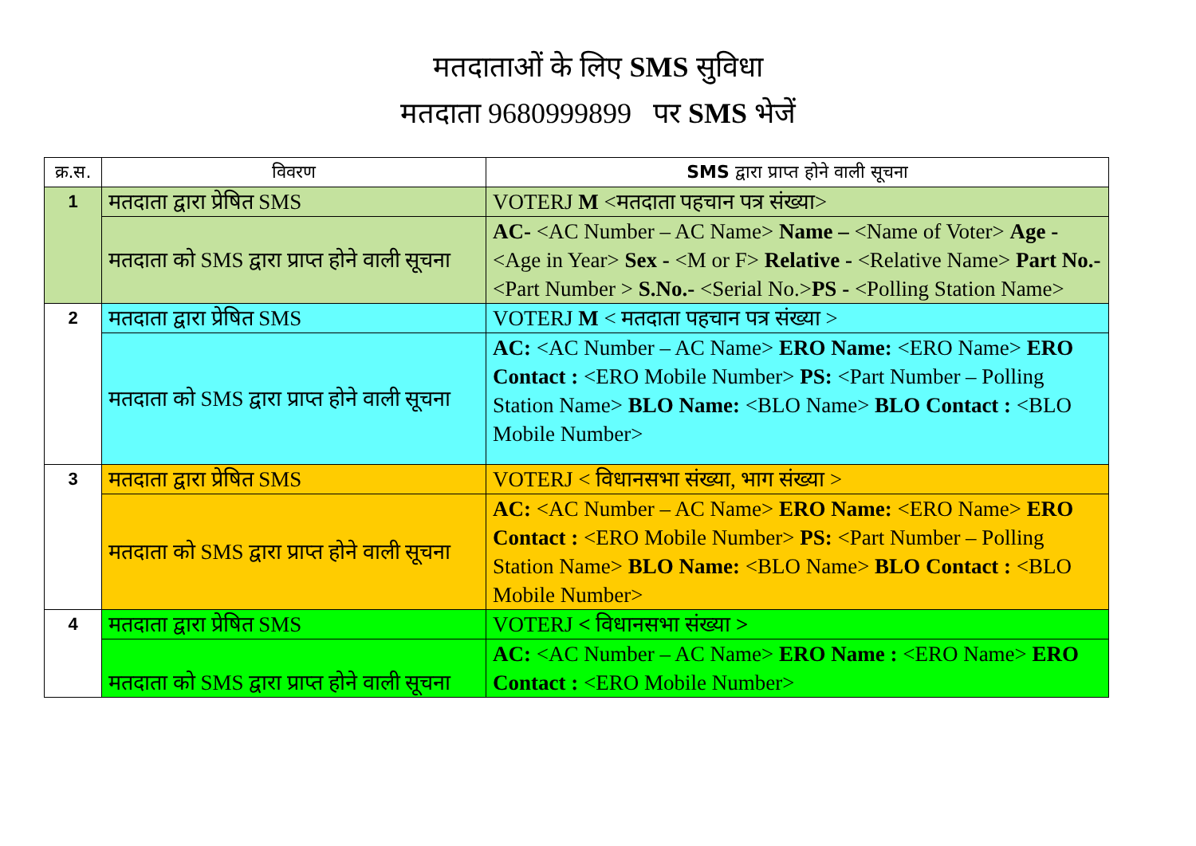मतदाताओं के लिए SMS सुविधा
मतदाता 9680999899 पर SMS भेजें
| क्र.स. | विवरण | SMS द्वारा प्राप्त होने वाली सूचना |
| --- | --- | --- |
| 1 | मतदाता द्वारा प्रेषित SMS | VOTERJ M <मतदाता पहचान पत्र संख्या> |
| | मतदाता को SMS द्वारा प्राप्त होने वाली सूचना | AC- <AC Number – AC Name> Name – <Name of Voter> Age - <Age in Year> Sex - <M or F> Relative - <Relative Name> Part No.- <Part Number > S.No.- <Serial No.> PS - <Polling Station Name> |
| 2 | मतदाता द्वारा प्रेषित SMS | VOTERJ M < मतदाता पहचान पत्र संख्या > |
| | मतदाता को SMS द्वारा प्राप्त होने वाली सूचना | AC: <AC Number – AC Name> ERO Name: <ERO Name> ERO Contact : <ERO Mobile Number> PS: <Part Number – Polling Station Name> BLO Name: <BLO Name> BLO Contact : <BLO Mobile Number> |
| 3 | मतदाता द्वारा प्रेषित SMS | VOTERJ < विधानसभा संख्या, भाग संख्या > |
| | मतदाता को SMS द्वारा प्राप्त होने वाली सूचना | AC: <AC Number – AC Name> ERO Name: <ERO Name> ERO Contact : <ERO Mobile Number> PS: <Part Number – Polling Station Name> BLO Name: <BLO Name> BLO Contact : <BLO Mobile Number> |
| 4 | मतदाता द्वारा प्रेषित SMS | VOTERJ < विधानसभा संख्या > |
| | मतदाता को SMS द्वारा प्राप्त होने वाली सूचना | AC: <AC Number – AC Name> ERO Name : <ERO Name> ERO Contact : <ERO Mobile Number> |